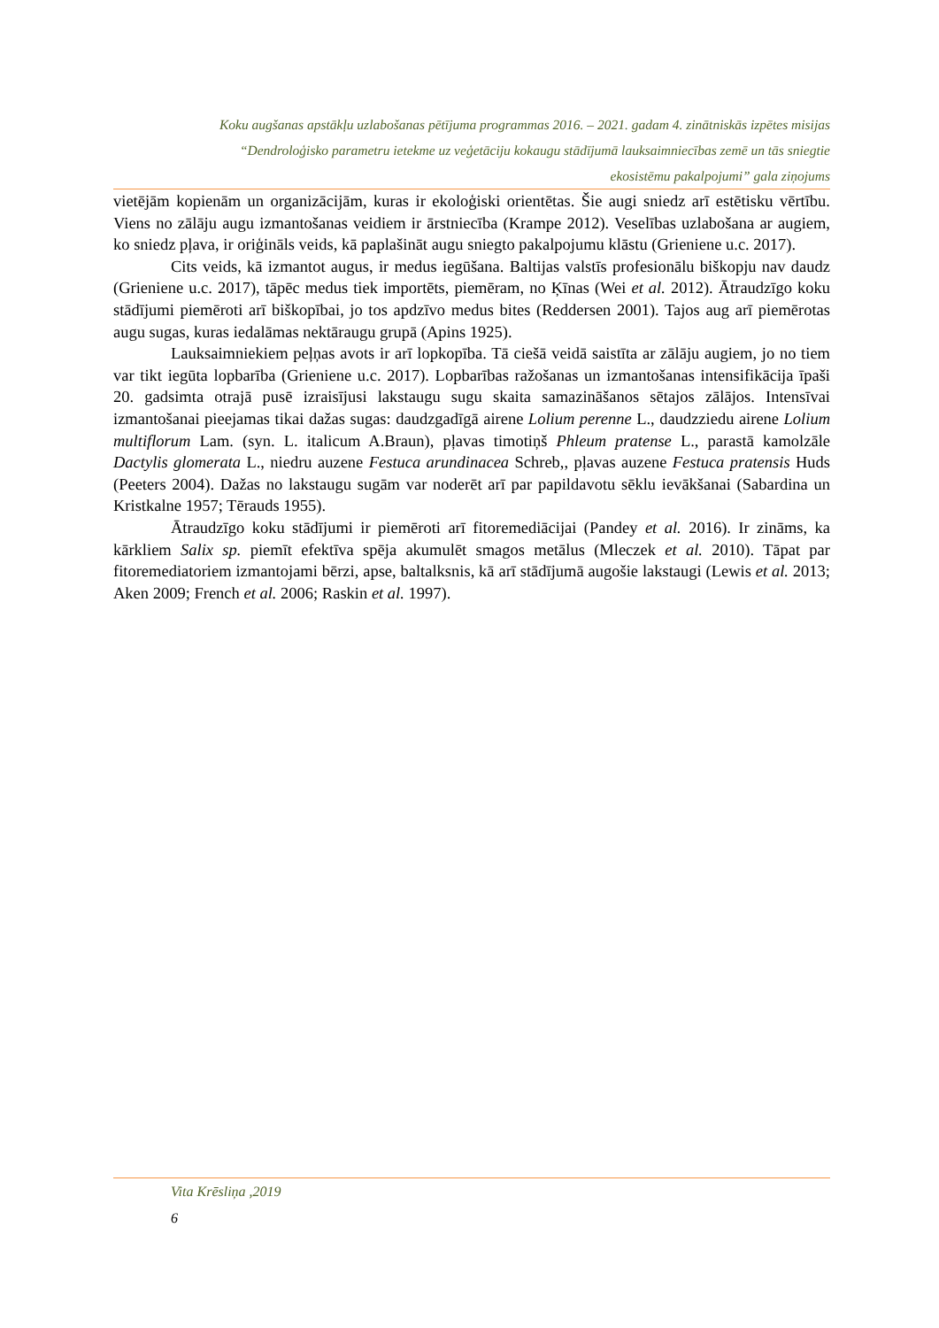Koku augšanas apstākļu uzlabošanas pētījuma programmas 2016. – 2021. gadam 4. zinātniskās izpētes misijas
“Dendroloģisko parametru ietekme uz veģetāciju kokaugu stādījumā lauksaimniecības zemē un tās sniegtie
ekosistēmu pakalpojumi” gala ziņojums
vietējām kopienām un organizācijām, kuras ir ekoloģiski orientētas. Šie augi sniedz arī estētisku vērtību. Viens no zālāju augu izmantošanas veidiem ir ārstniecība (Krampe 2012). Veselības uzlabošana ar augiem, ko sniedz pļava, ir oriģināls veids, kā paplašināt augu sniegto pakalpojumu klāstu (Grieniene u.c. 2017).
Cits veids, kā izmantot augus, ir medus iegūšana. Baltijas valstīs profesionālu biškopju nav daudz (Grieniene u.c. 2017), tāpēc medus tiek importēts, piemēram, no Ķīnas (Wei et al. 2012). Ātraudzīgo koku stādījumi piemēroti arī biškopībai, jo tos apdzīvo medus bites (Reddersen 2001). Tajos aug arī piemērotas augu sugas, kuras iedalāmas nektāraugu grupā (Apins 1925).
Lauksaimniekiem peļņas avots ir arī lopkopība. Tā ciešā veidā saistīta ar zālāju augiem, jo no tiem var tikt iegūta lopbarība (Grieniene u.c. 2017). Lopbarības ražošanas un izmantošanas intensifikācija īpaši 20. gadsimta otrajā pusē izraisījusi lakstaugu sugu skaita samazināšanos sētajos zālājos. Intensīvai izmantošanai pieejamas tikai dažas sugas: daudzgadīgā airene Lolium perenne L., daudzziedu airene Lolium multiflorum Lam. (syn. L. italicum A.Braun), pļavas timotiņš Phleum pratense L., parastā kamolzāle Dactylis glomerata L., niedru auzene Festuca arundinacea Schreb,, pļavas auzene Festuca pratensis Huds (Peeters 2004). Dažas no lakstaugu sugām var noderēt arī par papildavotu sēklu ievākšanai (Sabardina un Kristkalne 1957; Tērauds 1955).
Ātraudzīgo koku stādījumi ir piemēroti arī fitoremediācijai (Pandey et al. 2016). Ir zināms, ka kārkliem Salix sp. piemīt efektīva spēja akumulēt smagos metālus (Mleczek et al. 2010). Tāpat par fitoremediatoriem izmantojami bērzi, apse, baltalksnis, kā arī stādījumā augošie lakstaugi (Lewis et al. 2013; Aken 2009; French et al. 2006; Raskin et al. 1997).
Vita Krēsliņa ,2019
6